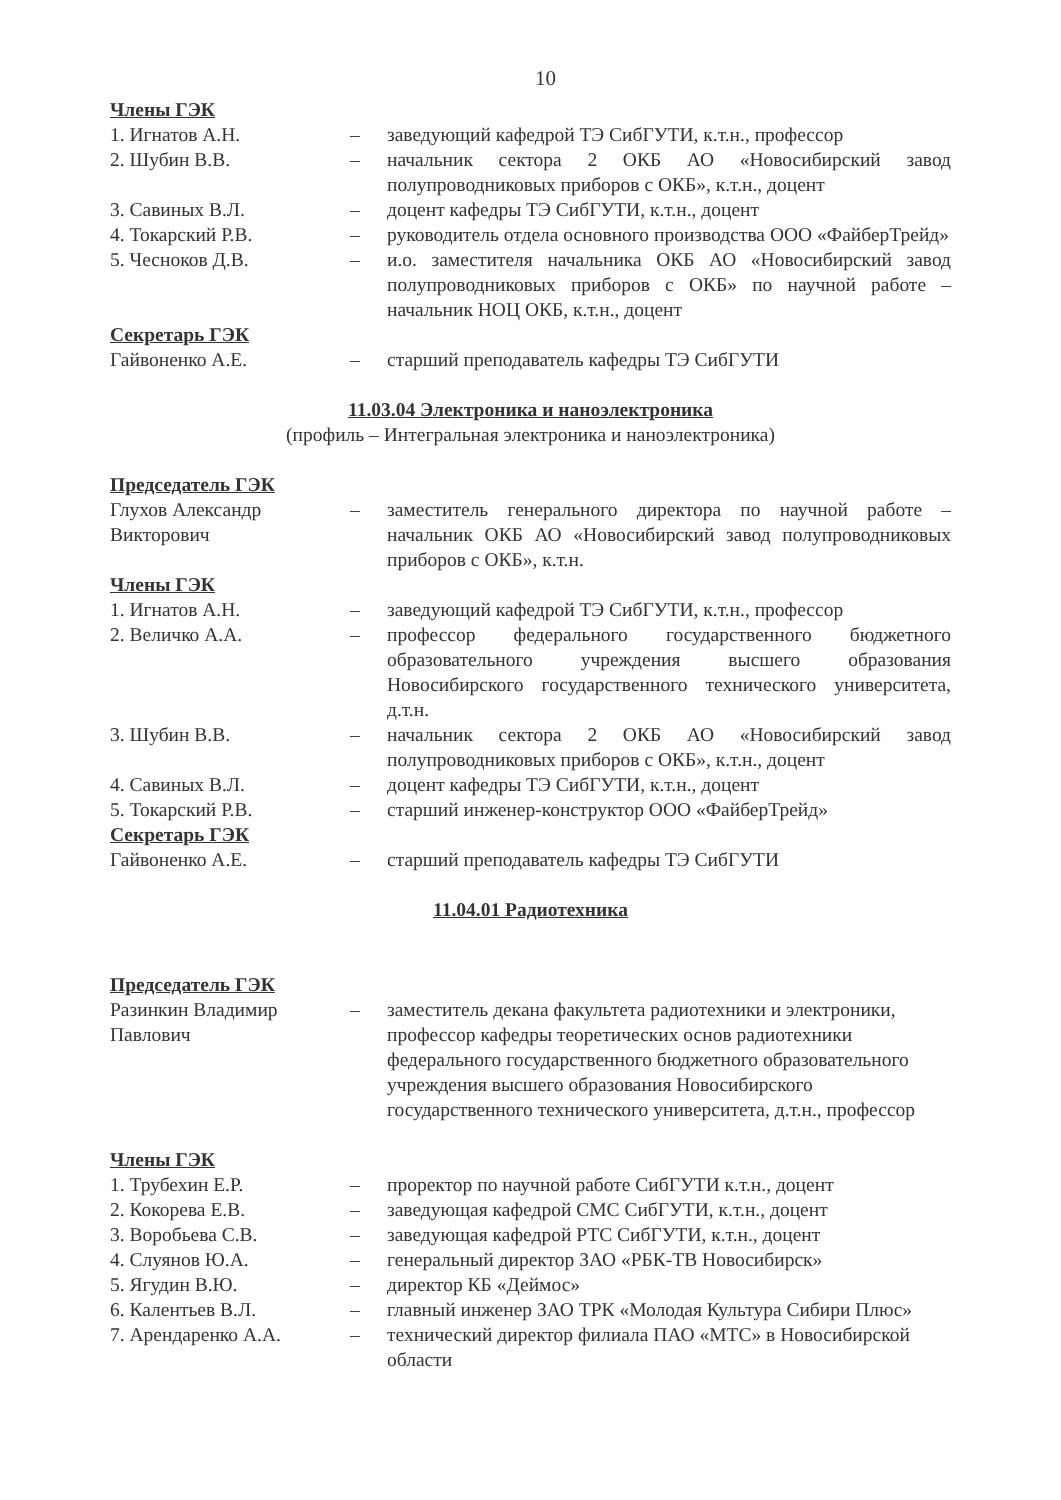10
Члены ГЭК
1. Игнатов А.Н. – заведующий кафедрой ТЭ СибГУТИ, к.т.н., профессор
2. Шубин В.В. – начальник сектора 2 ОКБ АО «Новосибирский завод полупроводниковых приборов с ОКБ», к.т.н., доцент
3. Савиных В.Л. – доцент кафедры ТЭ СибГУТИ, к.т.н., доцент
4. Токарский Р.В. – руководитель отдела основного производства ООО «ФайберТрейд»
5. Чесноков Д.В. – и.о. заместителя начальника ОКБ АО «Новосибирский завод полупроводниковых приборов с ОКБ» по научной работе – начальник НОЦ ОКБ, к.т.н., доцент
Секретарь ГЭК
Гайвоненко А.Е. – старший преподаватель кафедры ТЭ СибГУТИ
11.03.04 Электроника и наноэлектроника
(профиль – Интегральная электроника и наноэлектроника)
Председатель ГЭК
Глухов Александр Викторович
– заместитель генерального директора по научной работе – начальник ОКБ АО «Новосибирский завод полупроводниковых приборов с ОКБ», к.т.н.
Члены ГЭК
1. Игнатов А.Н. – заведующий кафедрой ТЭ СибГУТИ, к.т.н., профессор
2. Величко А.А. – профессор федерального государственного бюджетного образовательного учреждения высшего образования Новосибирского государственного технического университета, д.т.н.
3. Шубин В.В. – начальник сектора 2 ОКБ АО «Новосибирский завод полупроводниковых приборов с ОКБ», к.т.н., доцент
4. Савиных В.Л. – доцент кафедры ТЭ СибГУТИ, к.т.н., доцент
5. Токарский Р.В. – старший инженер-конструктор ООО «ФайберТрейд»
Секретарь ГЭК
Гайвоненко А.Е. – старший преподаватель кафедры ТЭ СибГУТИ
11.04.01 Радиотехника
Председатель ГЭК
Разинкин Владимир Павлович
– заместитель декана факультета радиотехники и электроники, профессор кафедры теоретических основ радиотехники федерального государственного бюджетного образовательного учреждения высшего образования Новосибирского государственного технического университета, д.т.н., профессор
Члены ГЭК
1. Трубехин Е.Р. – проректор по научной работе СибГУТИ к.т.н., доцент
2. Кокорева Е.В. – заведующая кафедрой СМС СибГУТИ, к.т.н., доцент
3. Воробьева С.В. – заведующая кафедрой РТС СибГУТИ, к.т.н., доцент
4. Слуянов Ю.А. – генеральный директор ЗАО «РБК-ТВ Новосибирск»
5. Ягудин В.Ю. – директор КБ «Деймос»
6. Калентьев В.Л. – главный инженер ЗАО ТРК «Молодая Культура Сибири Плюс»
7. Арендаренко А.А. – технический директор филиала ПАО «МТС» в Новосибирской области